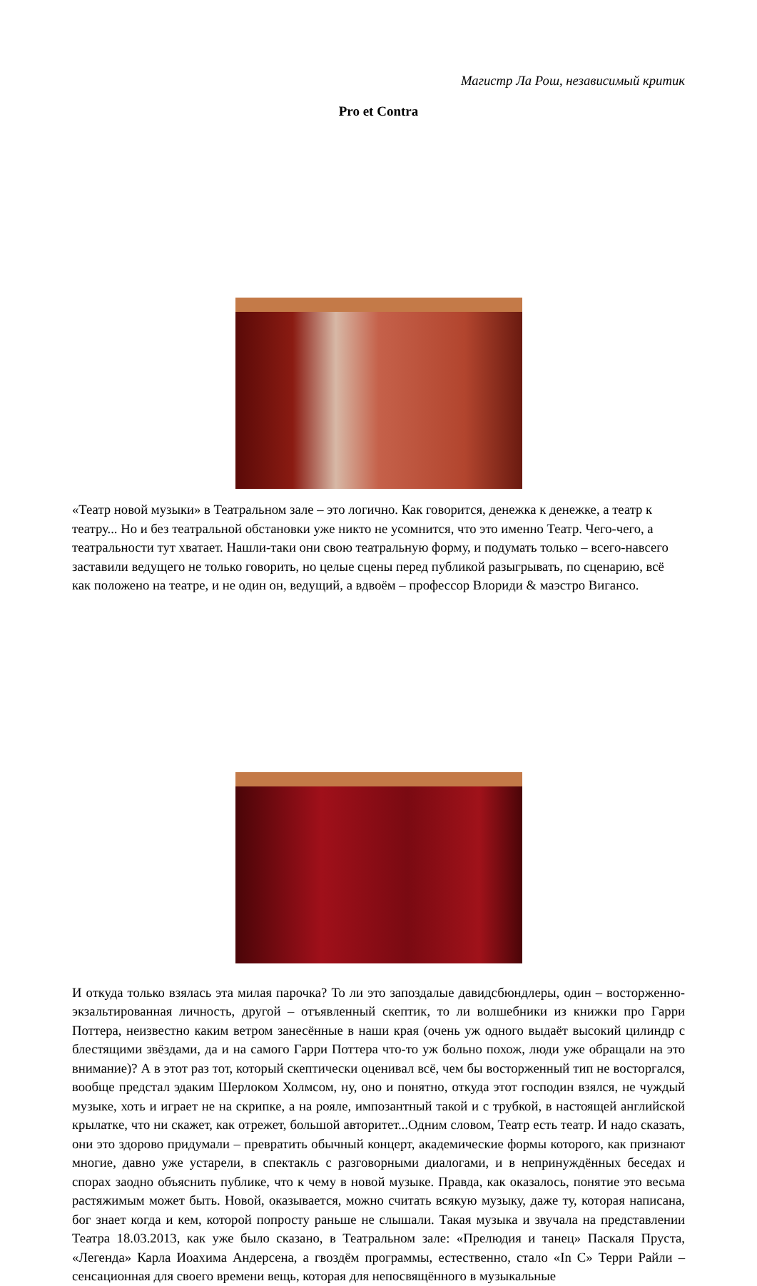Магистр Ла Рош, независимый критик
Pro et Contra
«Театр новой музыки» в Театральном зале – это логично. Как говорится, денежка к денежке, а театр к театру... Но и без театральной обстановки уже никто не усомнится, что это именно Театр. Чего-чего, а театральности тут хватает. Нашли-таки они свою театральную форму, и подумать только – всего-навсего заставили ведущего не только говорить, но целые сцены перед публикой разыгрывать, по сценарию, всё как положено на театре, и не один он, ведущий, а вдвоём – профессор Влориди & маэстро Вигансо.
И откуда только взялась эта милая парочка? То ли это запоздалые давидсбюндлеры, один – восторженно-экзальтированная личность, другой – отъявленный скептик, то ли волшебники из книжки про Гарри Поттера, неизвестно каким ветром занесённые в наши края (очень уж одного выдаёт высокий цилиндр с блестящими звёздами, да и на самого Гарри Поттера что-то уж больно похож, люди уже обращали на это внимание)? А в этот раз тот, который скептически оценивал всё, чем бы восторженный тип не восторгался, вообще предстал эдаким Шерлоком Холмсом, ну, оно и понятно, откуда этот господин взялся, не чуждый музыке, хоть и играет не на скрипке, а на рояле, импозантный такой и с трубкой, в настоящей английской крылатке, что ни скажет, как отрежет, большой авторитет...Одним словом, Театр есть театр. И надо сказать, они это здорово придумали – превратить обычный концерт, академические формы которого, как признают многие, давно уже устарели, в спектакль с разговорными диалогами, и в непринуждённых беседах и спорах заодно объяснить публике, что к чему в новой музыке. Правда, как оказалось, понятие это весьма растяжимым может быть. Новой, оказывается, можно считать всякую музыку, даже ту, которая написана, бог знает когда и кем, которой попросту раньше не слышали. Такая музыка и звучала на представлении Театра 18.03.2013, как уже было сказано, в Театральном зале: «Прелюдия и танец» Паскаля Пруста, «Легенда» Карла Иоахима Андерсена, а гвоздём программы, естественно, стало «In C» Терри Райли – сенсационная для своего времени вещь, которая для непосвящённого в музыкальные